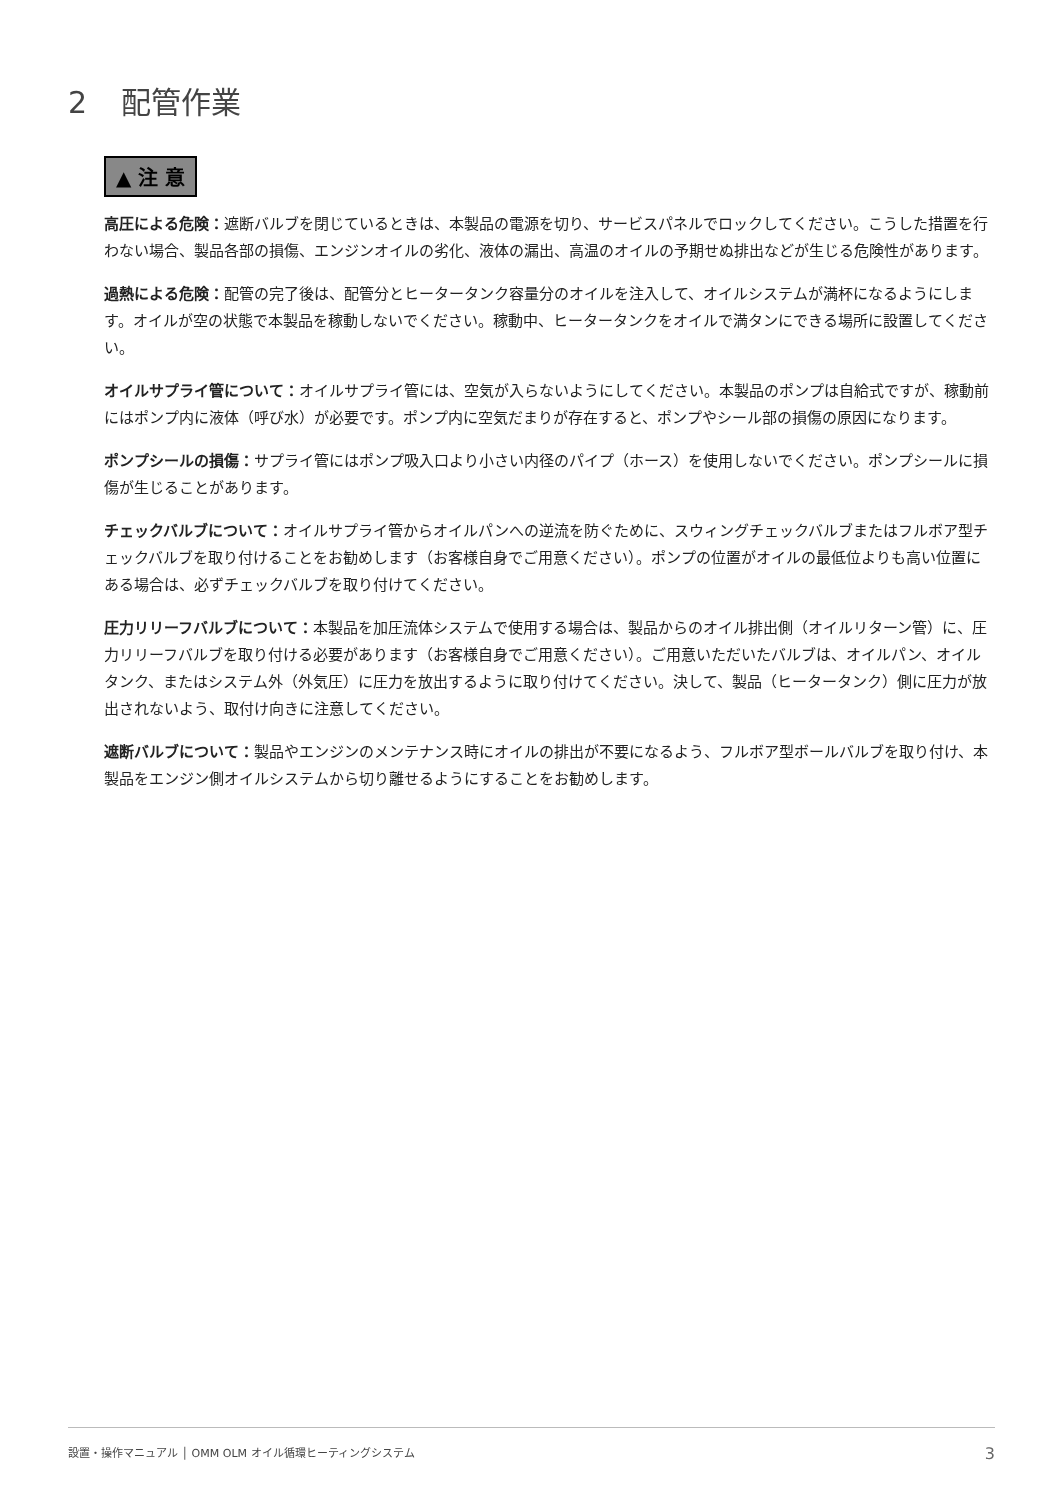2 配管作業
▲ 注 意
高圧による危険：遮断バルブを閉じているときは、本製品の電源を切り、サービスパネルでロックしてください。こうした措置を行わない場合、製品各部の損傷、エンジンオイルの劣化、液体の漏出、高温のオイルの予期せぬ排出などが生じる危険性があります。
過熱による危険：配管の完了後は、配管分とヒータータンク容量分のオイルを注入して、オイルシステムが満杯になるようにします。オイルが空の状態で本製品を稼動しないでください。稼動中、ヒータータンクをオイルで満タンにできる場所に設置してください。
オイルサプライ管について：オイルサプライ管には、空気が入らないようにしてください。本製品のポンプは自給式ですが、稼動前にはポンプ内に液体（呼び水）が必要です。ポンプ内に空気だまりが存在すると、ポンプやシール部の損傷の原因になります。
ポンプシールの損傷：サプライ管にはポンプ吸入口より小さい内径のパイプ（ホース）を使用しないでください。ポンプシールに損傷が生じることがあります。
チェックバルブについて：オイルサプライ管からオイルパンへの逆流を防ぐために、スウィングチェックバルブまたはフルボア型チェックバルブを取り付けることをお勧めします（お客様自身でご用意ください）。ポンプの位置がオイルの最低位よりも高い位置にある場合は、必ずチェックバルブを取り付けてください。
圧力リリーフバルブについて：本製品を加圧流体システムで使用する場合は、製品からのオイル排出側（オイルリターン管）に、圧力リリーフバルブを取り付ける必要があります（お客様自身でご用意ください）。ご用意いただいたバルブは、オイルパン、オイルタンク、またはシステム外（外気圧）に圧力を放出するように取り付けてください。決して、製品（ヒータータンク）側に圧力が放出されないよう、取付け向きに注意してください。
遮断バルブについて：製品やエンジンのメンテナンス時にオイルの排出が不要になるよう、フルボア型ボールバルブを取り付け、本製品をエンジン側オイルシステムから切り離せるようにすることをお勧めします。
設置・操作マニュアル │ OMM OLM オイル循環ヒーティングシステム 3